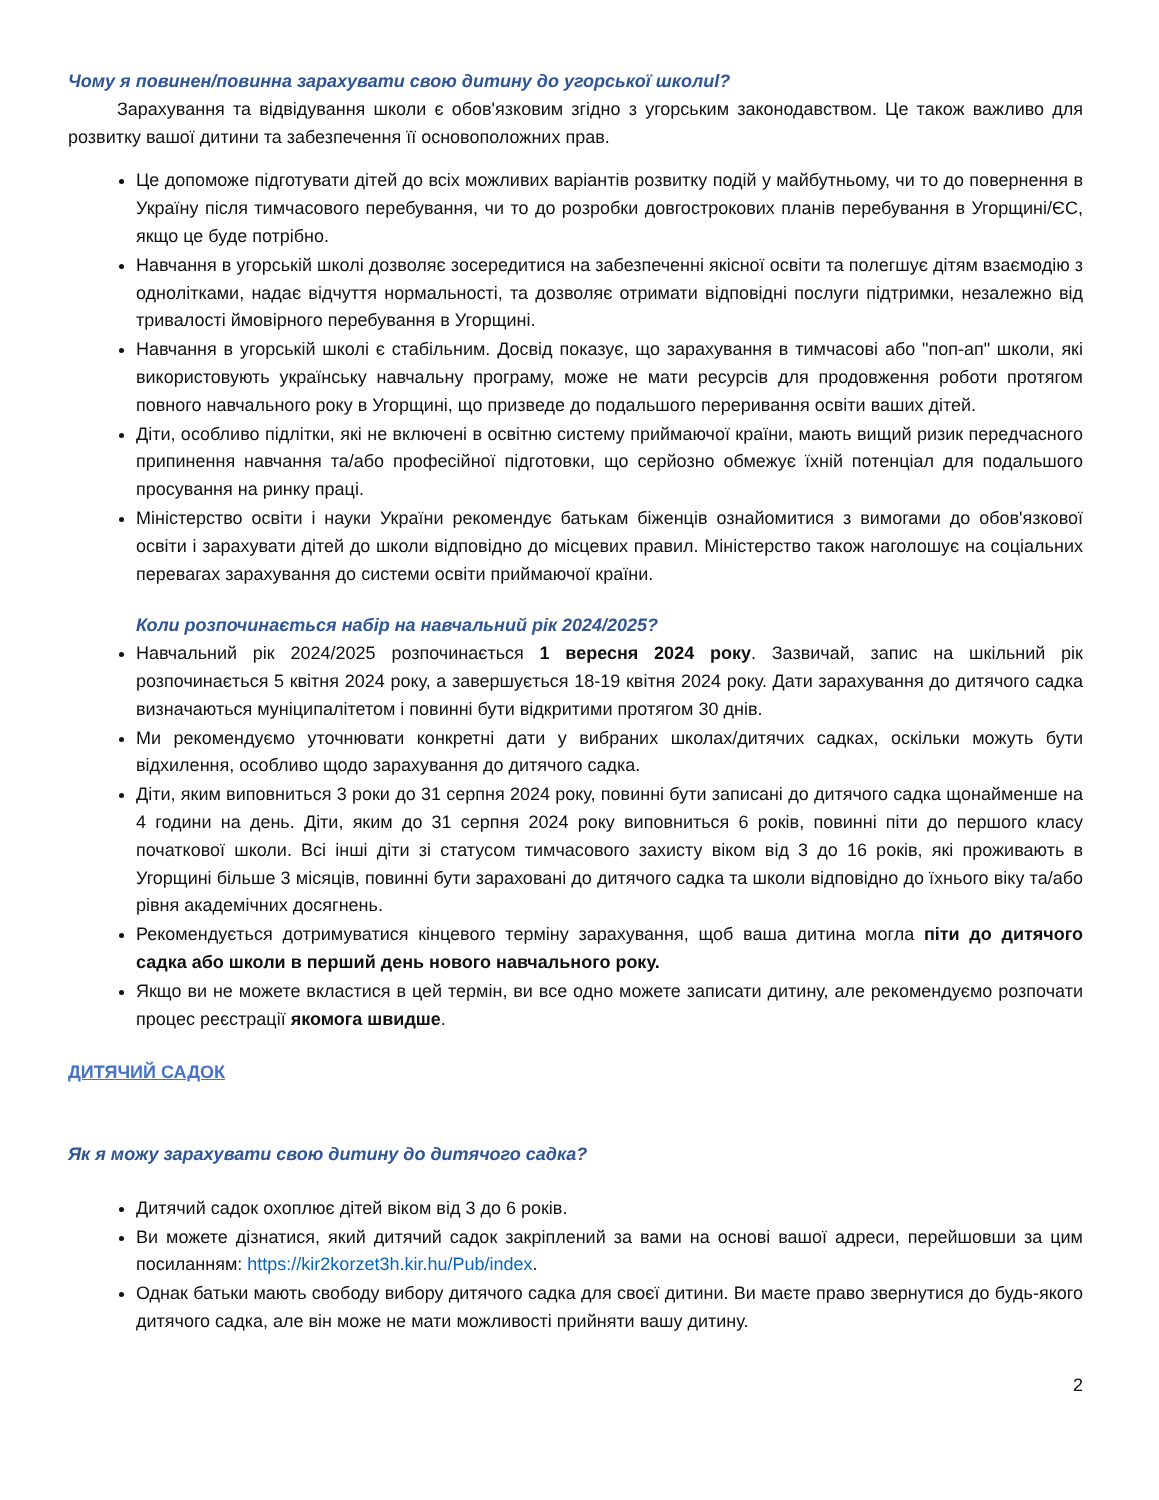Чому я повинен/повинна зарахувати свою дитину до угорської школиl?
Зарахування та відвідування школи є обов'язковим згідно з угорським законодавством. Це також важливо для розвитку вашої дитини та забезпечення її основоположних прав.
Це допоможе підготувати дітей до всіх можливих варіантів розвитку подій у майбутньому, чи то до повернення в Україну після тимчасового перебування, чи то до розробки довгострокових планів перебування в Угорщині/ЄС, якщо це буде потрібно.
Навчання в угорській школі дозволяє зосередитися на забезпеченні якісної освіти та полегшує дітям взаємодію з однолітками, надає відчуття нормальності, та дозволяє отримати відповідні послуги підтримки, незалежно від тривалості ймовірного перебування в Угорщині.
Навчання в угорській школі є стабільним. Досвід показує, що зарахування в тимчасові або "поп-ап" школи, які використовують українську навчальну програму, може не мати ресурсів для продовження роботи протягом повного навчального року в Угорщині, що призведе до подальшого переривання освіти ваших дітей.
Діти, особливо підлітки, які не включені в освітню систему приймаючої країни, мають вищий ризик передчасного припинення навчання та/або професійної підготовки, що серйозно обмежує їхній потенціал для подальшого просування на ринку праці.
Міністерство освіти і науки України рекомендує батькам біженців ознайомитися з вимогами до обов'язкової освіти і зарахувати дітей до школи відповідно до місцевих правил. Міністерство також наголошує на соціальних перевагах зарахування до системи освіти приймаючої країни.
Коли розпочинається набір на навчальний рік 2024/2025?
Навчальний рік 2024/2025 розпочинається 1 вересня 2024 року. Зазвичай, запис на шкільний рік розпочинається 5 квітня 2024 року, а завершується 18-19 квітня 2024 року. Дати зарахування до дитячого садка визначаються муніципалітетом і повинні бути відкритими протягом 30 днів.
Ми рекомендуємо уточнювати конкретні дати у вибраних школах/дитячих садках, оскільки можуть бути відхилення, особливо щодо зарахування до дитячого садка.
Діти, яким виповниться 3 роки до 31 серпня 2024 року, повинні бути записані до дитячого садка щонайменше на 4 години на день. Діти, яким до 31 серпня 2024 року виповниться 6 років, повинні піти до першого класу початкової школи. Всі інші діти зі статусом тимчасового захисту віком від 3 до 16 років, які проживають в Угорщині більше 3 місяців, повинні бути зараховані до дитячого садка та школи відповідно до їхнього віку та/або рівня академічних досягнень.
Рекомендується дотримуватися кінцевого терміну зарахування, щоб ваша дитина могла піти до дитячого садка або школи в перший день нового навчального року.
Якщо ви не можете вкластися в цей термін, ви все одно можете записати дитину, але рекомендуємо розпочати процес реєстрації якомога швидше.
ДИТЯЧИЙ САДОК
Як я можу зарахувати свою дитину до дитячого садка?
Дитячий садок охоплює дітей віком від 3 до 6 років.
Ви можете дізнатися, який дитячий садок закріплений за вами на основі вашої адреси, перейшовши за цим посиланням: https://kir2korzet3h.kir.hu/Pub/index.
Однак батьки мають свободу вибору дитячого садка для своєї дитини. Ви маєте право звернутися до будь-якого дитячого садка, але він може не мати можливості прийняти вашу дитину.
2